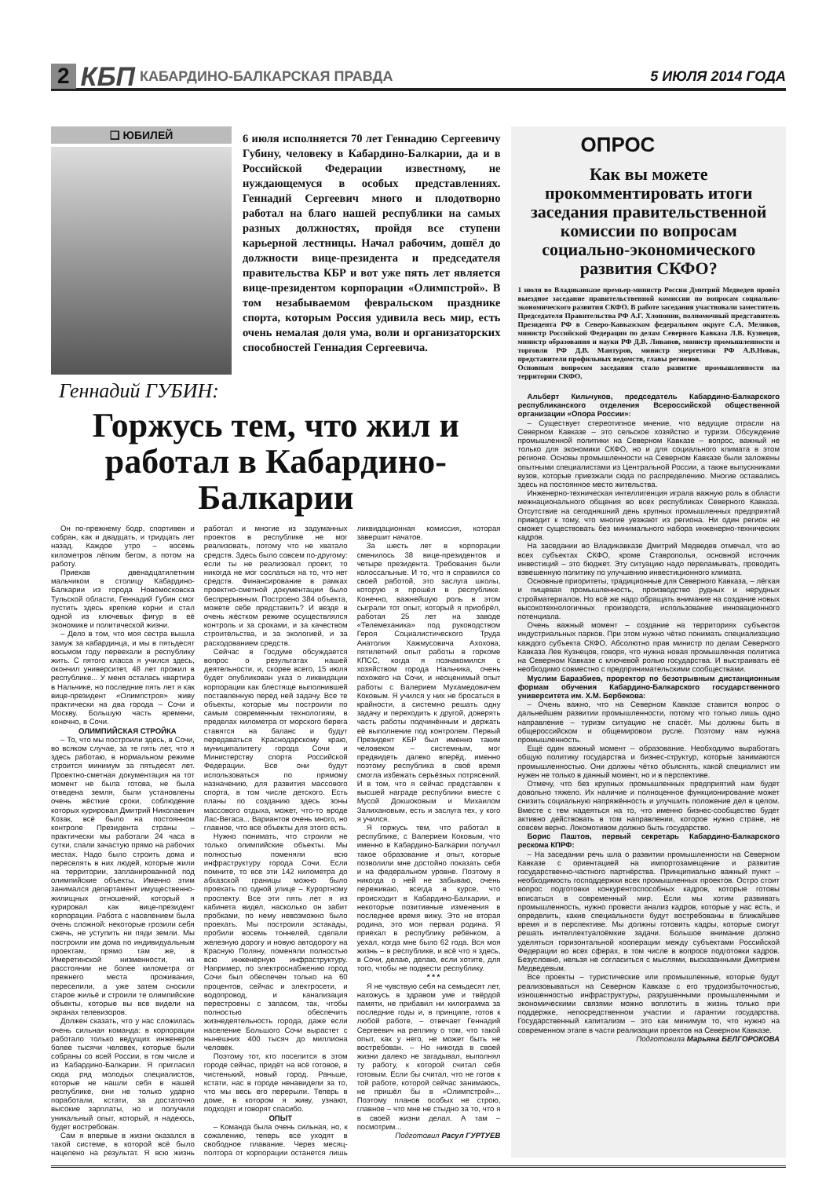2 КБП КАБАРДИНО-БАЛКАРСКАЯ ПРАВДА 5 ИЮЛЯ 2014 ГОДА
❑ ЮБИЛЕЙ
6 июля исполняется 70 лет Геннадию Сергеевичу Губину, человеку в Кабардино-Балкарии, да и в Российской Федерации известному, не нуждающемуся в особых представлениях. Геннадий Сергеевич много и плодотворно работал на благо нашей республики на самых разных должностях, пройдя все ступени карьерной лестницы. Начал рабочим, дошёл до должности вице-президента и председателя правительства КБР и вот уже пять лет является вице-президентом корпорации «Олимпстрой». В том незабываемом февральском празднике спорта, которым Россия удивила весь мир, есть очень немалая доля ума, воли и организаторских способностей Геннадия Сергеевича.
Геннадий ГУБИН:
Горжусь тем, что жил и работал в Кабардино-Балкарии
Он по-прежнему бодр, спортивен и собран, как и двадцать, и тридцать лет назад. Каждое утро – восемь километров лёгким бегом, а потом на работу.
Приехав двенадцатилетним мальчиком в столицу Кабардино-Балкарии из города Новомосковска Тульской области, Геннадий Губин смог пустить здесь крепкие корни и стал одной из ключевых фигур в её экономике и политической жизни.
– Дело в том, что моя сестра вышла замуж за кабардинца, и мы в пятьдесят восьмом году переехали в республику жить. С пятого класса я учился здесь, окончил университет, 48 лет прожил в республике... У меня осталась квартира в Нальчике, но последние пять лет я как вице-президент «Олимпстроя» живу практически на два города – Сочи и Москву. Большую часть времени, конечно, в Сочи.
ОЛИМПИЙСКАЯ СТРОЙКА
– То, что мы построили здесь, в Сочи, во всяком случае, за те пять лет, что я здесь работаю, в нормальном режиме строится минимум за пятьдесят лет. Проектно-сметная документация на тот момент не была готова, не была отведена земля, были установлены очень жёсткие сроки, соблюдение которых курировал Дмитрий Николаевич Козак, всё было на постоянном контроле Президента страны – практически мы работали 24 часа в сутки, спали зачастую прямо на рабочих местах. Надо было строить дома и переселять в них людей, которые жили на территории, запланированной под олимпийские объекты. Именно этим занимался департамент имущественно-жилищных отношений, который я курировал как вице-президент корпорации. Работа с населением была очень сложной: некоторые грозили себя сжечь, не уступить ни пяди земли. Мы построили им дома по индивидуальным проектам, прямо там же, в Имеретинской низменности, на расстоянии не более километра от прежнего места проживания, переселили, а уже затем сносили старое жильё и строили те олимпийские объекты, которые вы все видели на экранах телевизоров.
Должен сказать, что у нас сложилась очень сильная команда: в корпорации работало только ведущих инженеров более тысячи человек, которые были собраны со всей России, в том числе и из Кабардино-Балкарии. Я пригласил сюда ряд молодых специалистов, которые не нашли себя в нашей республике, они не только ударно поработали, кстати, за достаточно высокие зарплаты, но и получили уникальный опыт, который, я надеюсь, будет востребован.
Сам я впервые в жизни оказался в такой системе, в которой всё было нацелено на результат. Я всю жизнь работал и многие из задуманных проектов в республике не мог реализовать, потому что не хватало средств. Здесь было совсем по-другому: если ты не реализовал проект, то никогда не мог сослаться на то, что нет средств. Финансирование в рамках проектно-сметной документации было беспрерывным. Построено 384 объекта, можете себе представить? И везде в очень жёстком режиме осуществлялся контроль и за сроками, и за качеством строительства, и за экологией, и за расходованием средств.
Сейчас в Госдуме обсуждается вопрос о результатах нашей деятельности, и, скорее всего, 15 июля будет опубликован указ о ликвидации корпорации как блестяще выполнившей поставленную перед ней задачу. Все те объекты, которые мы построили по самым современным технологиям, в пределах километра от морского берега ставятся на баланс и будут передаваться Краснодарскому краю, муниципалитету города Сочи и Министерству спорта Российской Федерации. Все они будут использоваться по прямому назначению, для развития массового спорта, в том числе детского. Есть планы по созданию здесь зоны массового отдыха, может, что-то вроде Лас-Вегаса... Вариантов очень много, но главное, что все объекты для этого есть.
Нужно понимать, что строили не только олимпийские объекты. Мы полностью поменяли всю инфраструктуру города Сочи. Если помните, то все эти 142 километра до абхазской границы можно было проехать по одной улице – Курортному проспекту. Все эти пять лет я из кабинета видел, насколько он забит пробками, по нему невозможно было проехать. Мы построили эстакады, пробили восемь тоннелей, сделали железную дорогу и новую автодорогу на Красную Поляну, поменяли полностью всю инженерную инфраструктуру. Например, по электроснабжению город Сочи был обеспечен только на 60 процентов, сейчас и электросети, и водопровод, и канализация перестроены с запасом, так, чтобы полностью обеспечить жизнедеятельность города, даже если население Большого Сочи вырастет с нынешних 400 тысяч до миллиона человек.
Поэтому тот, кто поселится в этом городе сейчас, придёт на всё готовое, в чистенький, новый город. Раньше, кстати, нас в городе ненавидели за то, что мы весь его перерыли. Теперь в доме, в котором я живу, узнают, подходят и говорят спасибо.
ОПЫТ
– Команда была очень сильная, но, к сожалению, теперь все уходят в свободное плавание. Через месяц-полтора от корпорации останется лишь ликвидационная комиссия, которая завершит начатое.
За шесть лет в корпорации сменилось 38 вице-президентов и четыре президента. Требования были колоссальные. И то, что я справился со своей работой, это заслуга школы, которую я прошёл в республике. Конечно, важнейшую роль в этом сыграли тот опыт, который я приобрёл, работая 25 лет на заводе «Телемеханика» под руководством Героя Социалистического Труда Анатолия Хажмусовича Ахохова, пятилетний опыт работы в горкоме КПСС, когда я познакомился с хозяйством города Нальчика, очень похожего на Сочи, и неоценимый опыт работы с Валерием Мухамедовичем Коковым. Я учился у них не бросаться в крайности, а системно решать одну задачу и переходить к другой, доверять часть работы подчинённым и держать её выполнение под контролем. Первый Президент КБР был именно таким человеком – системным, мог предвидеть далеко вперёд, именно поэтому республика в своё время смогла избежать серьёзных потрясений. И в том, что я сейчас представлен к высшей награде республики вместе с Мусой Докшоковым и Михаилом Залихановым, есть и заслуга тех, у кого я учился.
Я горжусь тем, что работал в республике, с Валерием Коковым, что именно в Кабардино-Балкарии получил такое образование и опыт, которые позволили мне достойно показать себя и на федеральном уровне. Поэтому я никогда о ней не забываю, очень переживаю, всегда в курсе, что происходит в Кабардино-Балкарии, и некоторые позитивные изменения в последнее время вижу. Это не вторая родина, это моя первая родина. Я приехал в республику ребёнком, а уехал, когда мне было 62 года. Вся моя жизнь – в республике, и всё что я здесь, в Сочи, делаю, делаю, если хотите, для того, чтобы не подвести республику.
* * *
Я не чувствую себя на семьдесят лет, нахожусь в здравом уме и твёрдой памяти, не прибавил ни килограмма за последние годы и, в принципе, готов к любой работе, – отвечает Геннадий Сергеевич на реплику о том, что такой опыт, как у него, не может быть не востребован. – Но никогда в своей жизни далеко не загадывал, выполнял ту работу, к которой считал себя готовым. Если бы считал, что не готов к той работе, которой сейчас занимаюсь, не пришёл бы в «Олимпстрой»... Поэтому планов особых не строю, главное – что мне не стыдно за то, что я в своей жизни делал. А там – посмотрим...
Подготовил Расул ГУРТУЕВ
ОПРОС
Как вы можете прокомментировать итоги заседания правительственной комиссии по вопросам социально-экономического развития СКФО?
1 июля во Владикавказе премьер-министр России Дмитрий Медведев провёл выездное заседание правительственной комиссии по вопросам социально-экономического развития СКФО. В работе заседания участвовали заместитель Председателя Правительства РФ А.Г. Хлопонин, полномочный представитель Президента РФ в Северо-Кавказском федеральном округе С.А. Меликов, министр Российской Федерации по делам Северного Кавказа Л.В. Кузнецов, министр образования и науки РФ Д.В. Ливанов, министр промышленности и торговли РФ Д.В. Мантуров, министр энергетики РФ А.В.Новак, представители профильных ведомств, главы регионов.
Основным вопросом заседания стало развитие промышленности на территории СКФО.
Альберт Кильчуков, председатель Кабардино-Балкарского республиканского отделения Всероссийской общественной организации «Опора России»:
– Существует стереотипное мнение, что ведущие отрасли на Северном Кавказе – это сельское хозяйство и туризм. Обсуждение промышленной политики на Северном Кавказе – вопрос, важный не только для экономики СКФО, но и для социального климата в этом регионе. Основы промышленности на Северном Кавказе были заложены опытными специалистами из Центральной России, а также выпускниками вузов, которые приезжали сюда по распределению. Многие оставались здесь на постоянное место жительства.
Инженерно-техническая интеллигенция играла важную роль в области межнационального общения во всех республиках Северного Кавказа. Отсутствие на сегодняшний день крупных промышленных предприятий приводит к тому, что многие уезжают из региона. Ни один регион не сможет существовать без минимального набора инженерно-технических кадров.
На заседании во Владикавказе Дмитрий Медведев отмечал, что во всех субъектах СКФО, кроме Ставрополья, основной источник инвестиций – это бюджет. Эту ситуацию надо переламывать, проводить взвешенную политику по улучшению инвестиционного климата.
Основные приоритеты, традиционные для Северного Кавказа, – лёгкая и пищевая промышленность, производство рудных и нерудных стройматериалов. Но всё же надо обращать внимание на создание новых высокотехнологичных производств, использование инновационного потенциала.
Очень важный момент – создание на территориях субъектов индустриальных парков. При этом нужно чётко понимать специализацию каждого субъекта СКФО. Абсолютно прав министр по делам Северного Кавказа Лев Кузнецов, говоря, что нужна новая промышленная политика на Северном Кавказе с ключевой ролью государства. И выстраивать её необходимо совместно с предпринимательскими сообществами.
Муслим Баразбиев, проректор по безотрывным дистанционным формам обучения Кабардино-Балкарского государственного университета им. Х.М. Бербекова:
– Очень важно, что на Северном Кавказе ставится вопрос о дальнейшем развитии промышленности, потому что только лишь одно направление – туризм ситуацию не спасёт. Мы должны быть в общероссийском и общемировом русле. Поэтому нам нужна промышленность.
Ещё один важный момент – образование. Необходимо выработать общую политику государства и бизнес-структур, которые занимаются промышленностью. Они должны чётко объяснять, какой специалист им нужен не только в данный момент, но и в перспективе.
Отмечу, что без крупных промышленных предприятий нам будет довольно тяжело. Их наличие и полноценное функционирование может снизить социальную напряжённость и улучшить положение дел в целом. Вместе с тем надеяться на то, что именно бизнес-сообщество будет активно действовать в том направлении, которое нужно стране, не совсем верно. Локомотивом должно быть государство.
Борис Паштов, первый секретарь Кабардино-Балкарского рескома КПРФ:
– На заседании речь шла о развитии промышленности на Северном Кавказе с ориентацией на импортозамещение и развитие государственно-частного партнёрства. Принципиально важный пункт – необходимость господдержки всех промышленных проектов. Остро стоит вопрос подготовки конкурентоспособных кадров, которые готовы вписаться в современный мир. Если мы хотим развивать промышленность, нужно провести анализ кадров, которые у нас есть, и определить, какие специальности будут востребованы в ближайшее время и в перспективе. Мы должны готовить кадры, которые смогут решать интеллектуалоёмкие задачи. Большое внимание должно уделяться горизонтальной кооперации между субъектами Российской Федерации во всех сферах, в том числе в вопросе подготовки кадров. Безусловно, нельзя не согласиться с мыслями, высказанными Дмитрием Медведевым.
Все проекты – туристические или промышленные, которые будут реализовываться на Северном Кавказе с его трудоизбыточностью, изношенностью инфраструктуры, разрушенными промышленными и экономическими связями можно воплотить в жизнь только при поддержке, непосредственном участии и гарантии государства. Государственный капитализм – это как минимум то, что нужно на современном этапе в части реализации проектов на Северном Кавказе.
Подготовила Марьяна БЕЛГОРОКОВА